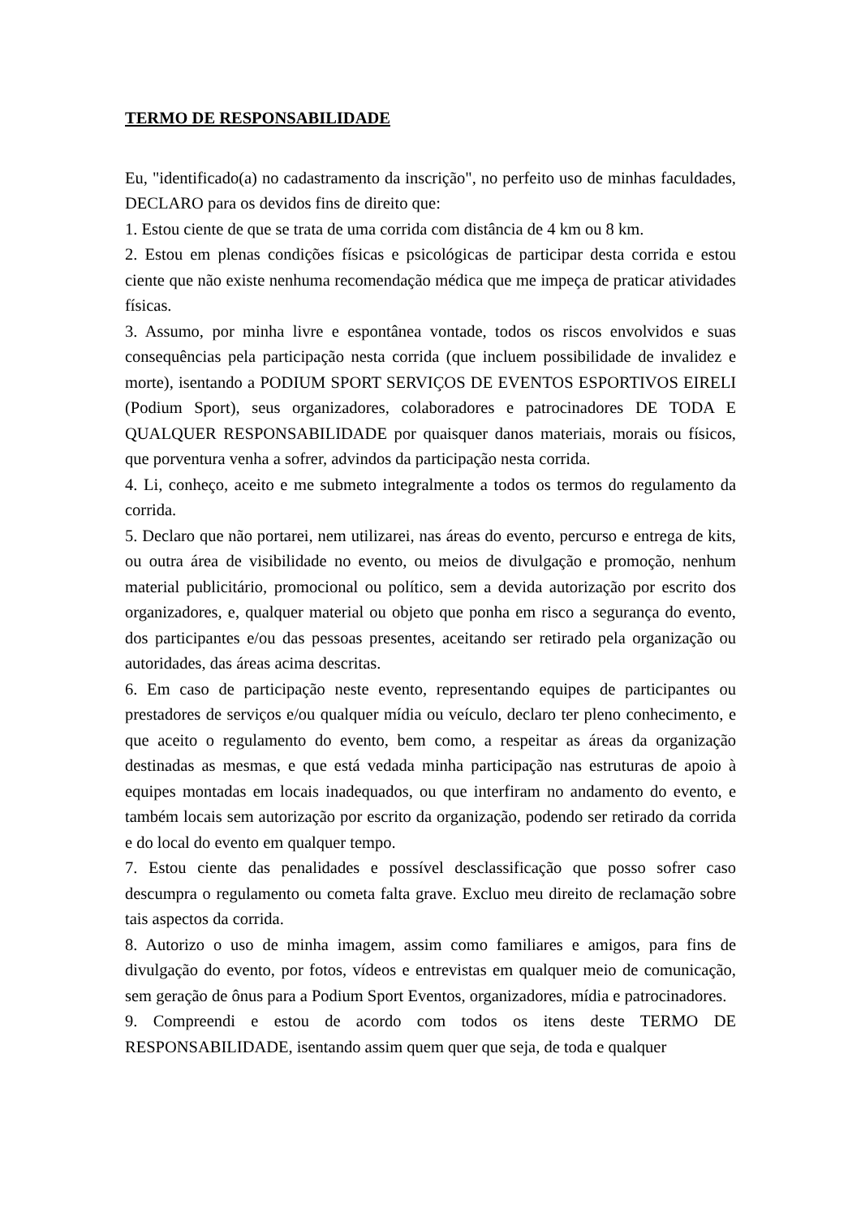TERMO DE RESPONSABILIDADE
Eu, "identificado(a) no cadastramento da inscrição", no perfeito uso de minhas faculdades, DECLARO para os devidos fins de direito que:
1. Estou ciente de que se trata de uma corrida com distância de 4 km ou 8 km.
2. Estou em plenas condições físicas e psicológicas de participar desta corrida e estou ciente que não existe nenhuma recomendação médica que me impeça de praticar atividades físicas.
3. Assumo, por minha livre e espontânea vontade, todos os riscos envolvidos e suas consequências pela participação nesta corrida (que incluem possibilidade de invalidez e morte), isentando a PODIUM SPORT SERVIÇOS DE EVENTOS ESPORTIVOS EIRELI (Podium Sport), seus organizadores, colaboradores e patrocinadores DE TODA E QUALQUER RESPONSABILIDADE por quaisquer danos materiais, morais ou físicos, que porventura venha a sofrer, advindos da participação nesta corrida.
4. Li, conheço, aceito e me submeto integralmente a todos os termos do regulamento da corrida.
5. Declaro que não portarei, nem utilizarei, nas áreas do evento, percurso e entrega de kits, ou outra área de visibilidade no evento, ou meios de divulgação e promoção, nenhum material publicitário, promocional ou político, sem a devida autorização por escrito dos organizadores, e, qualquer material ou objeto que ponha em risco a segurança do evento, dos participantes e/ou das pessoas presentes, aceitando ser retirado pela organização ou autoridades, das áreas acima descritas.
6. Em caso de participação neste evento, representando equipes de participantes ou prestadores de serviços e/ou qualquer mídia ou veículo, declaro ter pleno conhecimento, e que aceito o regulamento do evento, bem como, a respeitar as áreas da organização destinadas as mesmas, e que está vedada minha participação nas estruturas de apoio à equipes montadas em locais inadequados, ou que interfiram no andamento do evento, e também locais sem autorização por escrito da organização, podendo ser retirado da corrida e do local do evento em qualquer tempo.
7. Estou ciente das penalidades e possível desclassificação que posso sofrer caso descumpra o regulamento ou cometa falta grave. Excluo meu direito de reclamação sobre tais aspectos da corrida.
8. Autorizo o uso de minha imagem, assim como familiares e amigos, para fins de divulgação do evento, por fotos, vídeos e entrevistas em qualquer meio de comunicação, sem geração de ônus para a Podium Sport Eventos, organizadores, mídia e patrocinadores.
9. Compreendi e estou de acordo com todos os itens deste TERMO DE RESPONSABILIDADE, isentando assim quem quer que seja, de toda e qualquer